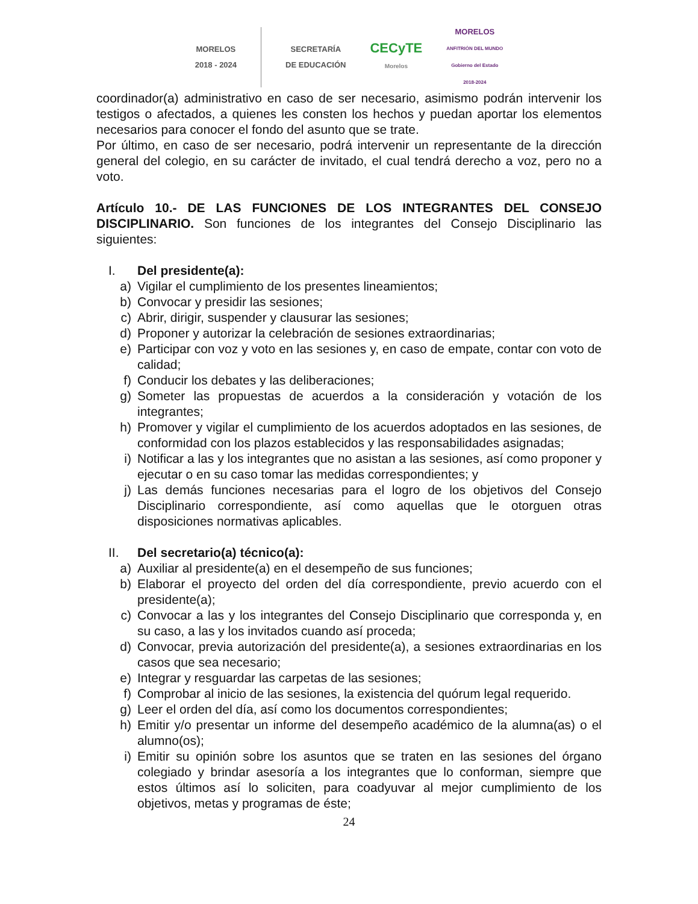MORELOS
2018 - 2024
SECRETARÍA
DE EDUCACIÓN
CECyTE
Morelos
MORELOS
ANFITRIÓN DEL MUNDO
Gobierno del Estado
2018-2024
coordinador(a) administrativo en caso de ser necesario, asimismo podrán intervenir los testigos o afectados, a quienes les consten los hechos y puedan aportar los elementos necesarios para conocer el fondo del asunto que se trate.
Por último, en caso de ser necesario, podrá intervenir un representante de la dirección general del colegio, en su carácter de invitado, el cual tendrá derecho a voz, pero no a voto.
Artículo 10.- DE LAS FUNCIONES DE LOS INTEGRANTES DEL CONSEJO DISCIPLINARIO. Son funciones de los integrantes del Consejo Disciplinario las siguientes:
I. Del presidente(a):
a) Vigilar el cumplimiento de los presentes lineamientos;
b) Convocar y presidir las sesiones;
c) Abrir, dirigir, suspender y clausurar las sesiones;
d) Proponer y autorizar la celebración de sesiones extraordinarias;
e) Participar con voz y voto en las sesiones y, en caso de empate, contar con voto de calidad;
f) Conducir los debates y las deliberaciones;
g) Someter las propuestas de acuerdos a la consideración y votación de los integrantes;
h) Promover y vigilar el cumplimiento de los acuerdos adoptados en las sesiones, de conformidad con los plazos establecidos y las responsabilidades asignadas;
i) Notificar a las y los integrantes que no asistan a las sesiones, así como proponer y ejecutar o en su caso tomar las medidas correspondientes; y
j) Las demás funciones necesarias para el logro de los objetivos del Consejo Disciplinario correspondiente, así como aquellas que le otorguen otras disposiciones normativas aplicables.
II. Del secretario(a) técnico(a):
a) Auxiliar al presidente(a) en el desempeño de sus funciones;
b) Elaborar el proyecto del orden del día correspondiente, previo acuerdo con el presidente(a);
c) Convocar a las y los integrantes del Consejo Disciplinario que corresponda y, en su caso, a las y los invitados cuando así proceda;
d) Convocar, previa autorización del presidente(a), a sesiones extraordinarias en los casos que sea necesario;
e) Integrar y resguardar las carpetas de las sesiones;
f) Comprobar al inicio de las sesiones, la existencia del quórum legal requerido.
g) Leer el orden del día, así como los documentos correspondientes;
h) Emitir y/o presentar un informe del desempeño académico de la alumna(as) o el alumno(os);
i) Emitir su opinión sobre los asuntos que se traten en las sesiones del órgano colegiado y brindar asesoría a los integrantes que lo conforman, siempre que estos últimos así lo soliciten, para coadyuvar al mejor cumplimiento de los objetivos, metas y programas de éste;
24